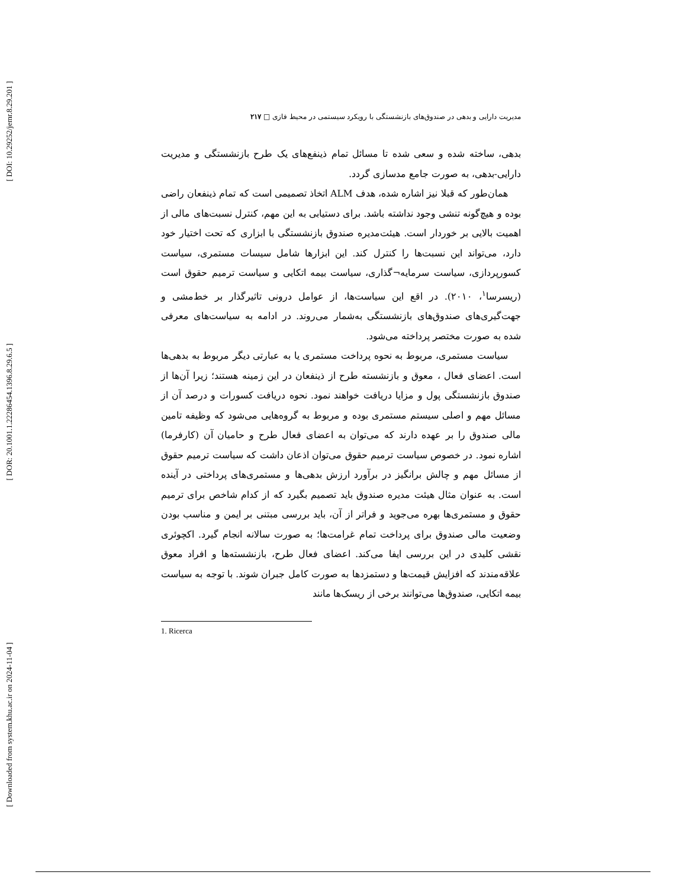[ DOI: 10.29252/jemr.8.29.201 ]
[ DOR: 20.1001.1.22286454.1396.8.29.6.5 ]
[ Downloaded from system.khu.ac.ir on 2024-11-04 ]
مدیریت دارایی و بدهی در صندوق‌های بازنشستگی با رویکرد سیستمی در محیط فازی □ ۲۱۷
بدهی، ساخته شده و سعی شده تا مسائل تمام ذینفع‌های یک طرح بازنشستگی و مدیریت دارایی-بدهی، به صورت جامع مدسازی گردد.
همان‌طور که قبلا نیز اشاره شده، هدف ALM اتخاذ تصمیمی است که تمام ذینفعان راضی بوده و هیچ‌گونه تنشی وجود نداشته باشد. برای دستیابی به این مهم، کنترل نسبت‌های مالی از اهمیت بالایی بر خوردار است. هیئت‌مدیره صندوق بازنشستگی با ابزاری که تحت اختیار خود دارد، می‌تواند این نسبت‌ها را کنترل کند. این ابزارها شامل سیسات مستمری، سیاست کسورپردازی، سیاست سرمایه¬گذاری، سیاست بیمه اتکایی و سیاست ترمیم حقوق است (ریسرسا<sup>۱</sup>، ۲۰۱۰). در اقع این سیاست‌ها، از عوامل درونی تاثیرگذار بر خط‌مشی و جهت‌گیری‌های صندوق‌های بازنشستگی به‌شمار می‌روند. در ادامه به سیاست‌های معرفی شده به صورت مختصر پرداخته می‌شود.
سیاست مستمری، مربوط به نحوه پرداخت مستمری یا به عبارتی دیگر مربوط به بدهی‌ها است. اعضای فعال ، معوق و بازنشسته طرح از ذینفعان در این زمینه هستند؛ زیرا آن‌ها از صندوق بازنشستگی پول و مزایا دریافت خواهند نمود. نحوه دریافت کسورات و درصد آن از مسائل مهم و اصلی سیستم مستمری بوده و مربوط به گروه‌هایی می‌شود که وظیفه تامین مالی صندوق را بر عهده دارند که می‌توان به اعضای فعال طرح و حامیان آن (کارفرما) اشاره نمود. در خصوص سیاست ترمیم حقوق می‌توان اذعان داشت که سیاست ترمیم حقوق از مسائل مهم و چالش برانگیز در برآورد ارزش بدهی‌ها و مستمری‌های پرداختی در آینده است. به عنوان مثال هیئت مدیره صندوق باید تصمیم بگیرد که از کدام شاخص برای ترمیم حقوق و مستمری‌ها بهره می‌جوید و فراتر از آن، باید بررسی مبتنی بر ایمن و مناسب بودن وضعیت مالی صندوق برای پرداخت تمام غرامت‌ها؛ به صورت سالانه انجام گیرد. اکچوئری نقشی کلیدی در این بررسی ایفا می‌کند. اعضای فعال طرح، بازنشسته‌ها و افراد معوق علاقه‌مندند که افزایش قیمت‌ها و دستمزدها به صورت کامل جبران شوند. با توجه به سیاست بیمه اتکایی، صندوق‌ها می‌توانند برخی از ریسک‌ها مانند
1. Ricerca